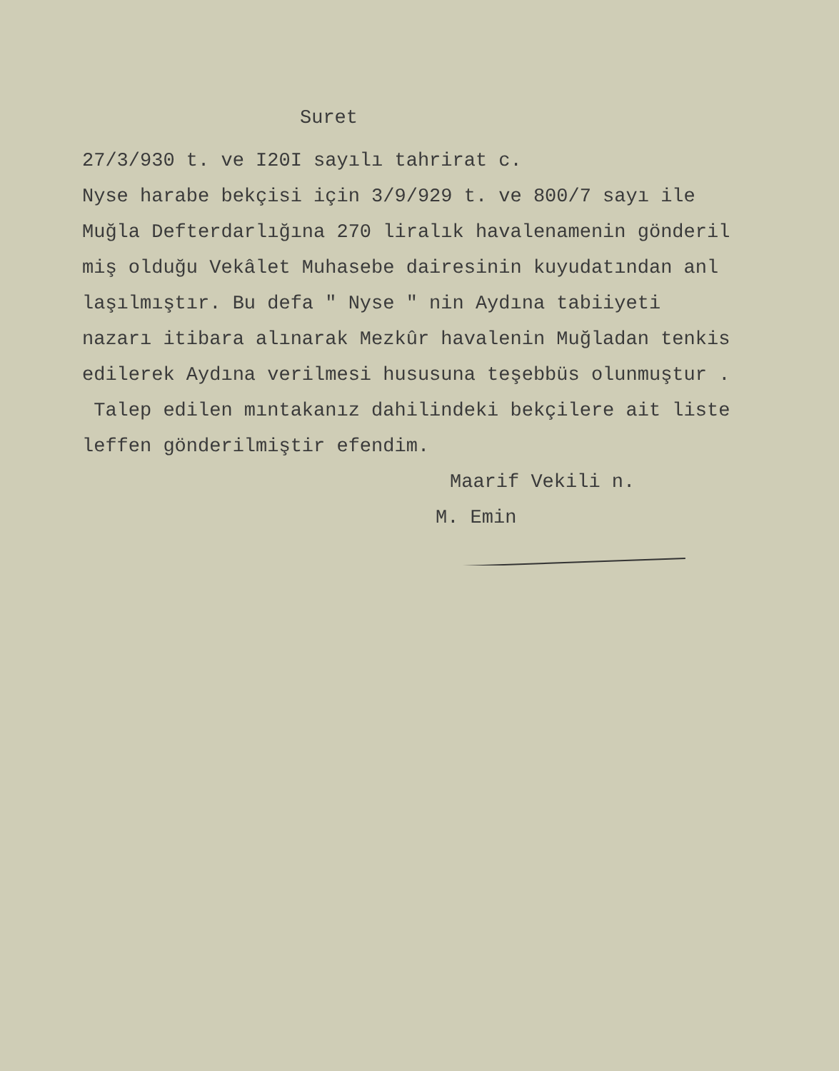Suret
27/3/930 t. ve I20I sayılı tahrirat c.
Nyse harabe bekçisi için 3/9/929 t. ve 800/7 sayı ile
Muğla Defterdarlığına 270 liralık havalenamenin gönderil
miş olduğu Vekâlet Muhasebe dairesinin kuyudatından anl
laşılmıştır. Bu defa " Nyse " nin Aydına tabiiyeti
nazarı itibara alınarak Mezkûr havalenin Muğladan tenkis
edilerek Aydına verilmesi hususuna teşebbüs olunmuştur .
Talep edilen mıntakanız dahilindeki bekçilere ait liste
leffen gönderilmiştir efendim.
Maarif Vekili n.
M. Emin